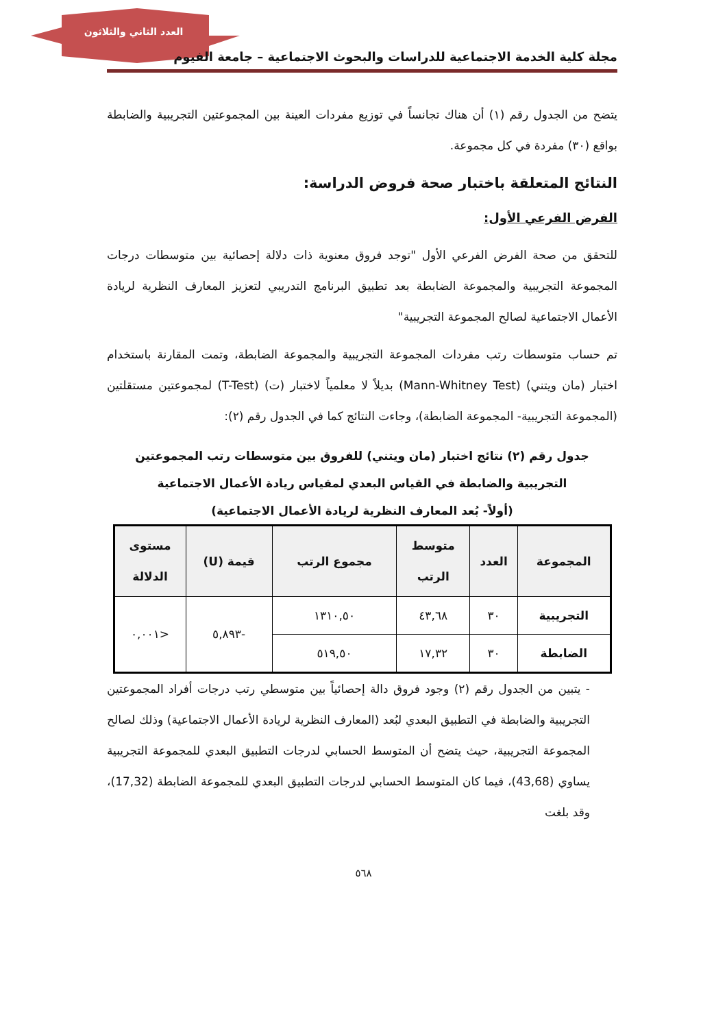العدد الثاني والثلاثون
مجلة كلية الخدمة الاجتماعية للدراسات والبحوث الاجتماعية – جامعة الفيوم
يتضح من الجدول رقم (١) أن هناك تجانساً في توزيع مفردات العينة بين المجموعتين التجريبية والضابطة بواقع (٣٠) مفردة في كل مجموعة.
النتائج المتعلقة باختبار صحة فروض الدراسة:
الفرض الفرعي الأول:
للتحقق من صحة الفرض الفرعي الأول "توجد فروق معنوية ذات دلالة إحصائية بين متوسطات درجات المجموعة التجريبية والمجموعة الضابطة بعد تطبيق البرنامج التدريبي لتعزيز المعارف النظرية لريادة الأعمال الاجتماعية لصالح المجموعة التجريبية"
تم حساب متوسطات رتب مفردات المجموعة التجريبية والمجموعة الضابطة، وتمت المقارنة باستخدام اختبار (مان ويتني) (Mann-Whitney Test) بديلاً لا معلمياً لاختبار (ت) (T-Test) لمجموعتين مستقلتين (المجموعة التجريبية- المجموعة الضابطة)، وجاءت النتائج كما في الجدول رقم (٢):
جدول رقم (٢) نتائج اختبار (مان ويتني) للفروق بين متوسطات رتب المجموعتين
التجريبية والضابطة في القياس البعدي لمقياس ريادة الأعمال الاجتماعية
(أولاً- بُعد المعارف النظرية لريادة الأعمال الاجتماعية)
| المجموعة | العدد | متوسط الرتب | مجموع الرتب | قيمة (U) | مستوى الدلالة |
| --- | --- | --- | --- | --- | --- |
| التجريبية | ٣٠ | ٤٣,٦٨ | ١٣١٠,٥٠ | -٥,٨٩٣ | <٠,٠٠١ |
| الضابطة | ٣٠ | ١٧,٣٢ | ٥١٩,٥٠ | | |
- يتبين من الجدول رقم (٢) وجود فروق دالة إحصائياً بين متوسطي رتب درجات أفراد المجموعتين التجريبية والضابطة في التطبيق البعدي لبُعد (المعارف النظرية لريادة الأعمال الاجتماعية) وذلك لصالح المجموعة التجريبية، حيث يتضح أن المتوسط الحسابي لدرجات التطبيق البعدي للمجموعة التجريبية يساوي (43,68)، فيما كان المتوسط الحسابي لدرجات التطبيق البعدي للمجموعة الضابطة (17,32)، وقد بلغت
٥٦٨